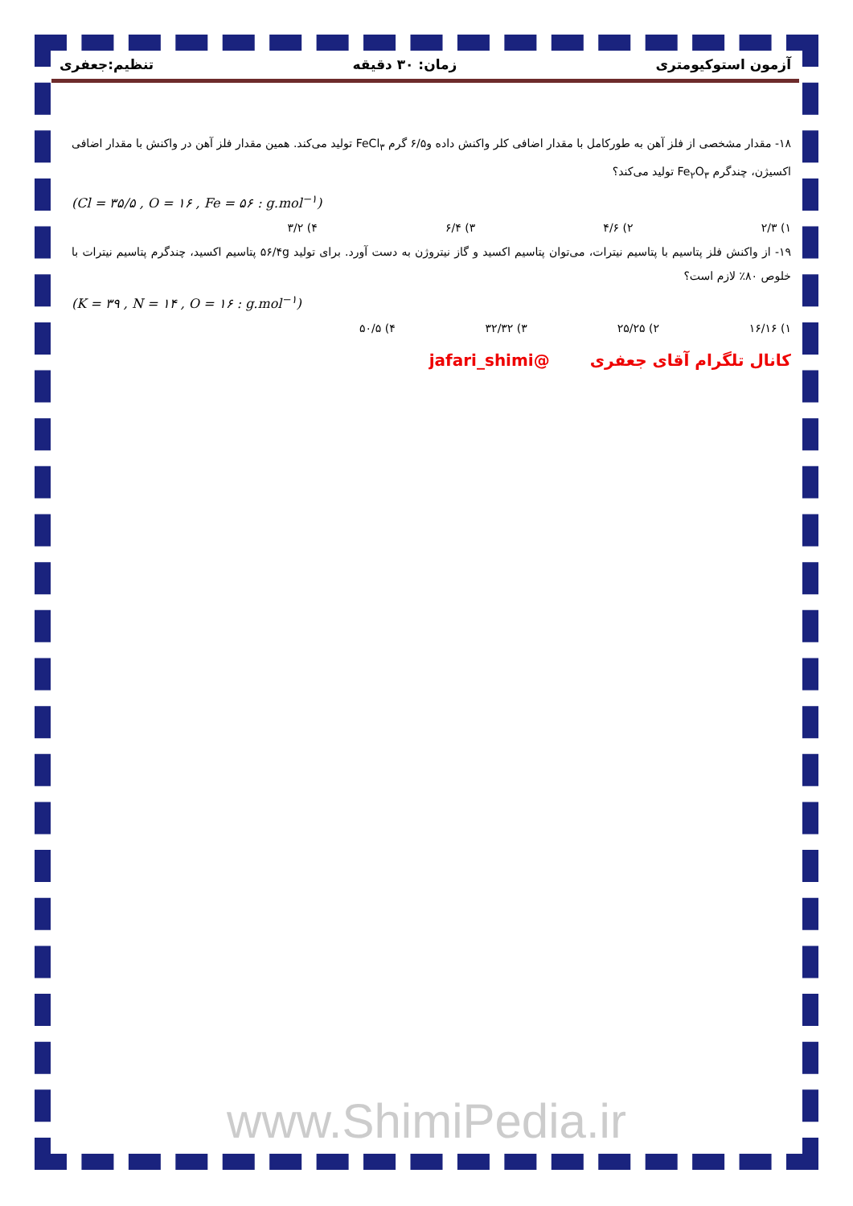آزمون استوکیومتری زمان: ۳۰ دقیقه تنظیم:جعفری
۱۸- مقدار مشخصی از فلز آهن به طورکامل با مقدار اضافی کلر واکنش داده و۶/۵ گرم FeCl<sub>۳</sub> تولید می‌کند. همین مقدار فلز آهن در واکنش با مقدار اضافی اکسیژن، چندگرم Fe<sub>۲</sub>O<sub>۳</sub> تولید می‌کند؟
(Cl = ۳۵/۵ , O = ۱۶ , Fe = ۵۶ : g.mol<sup>−۱</sup>)
۱) ۲/۳ ۲) ۴/۶ ۳) ۶/۴ ۴) ۳/۲
۱۹- از واکنش فلز پتاسیم با پتاسیم نیترات، می‌توان پتاسیم اکسید و گاز نیتروژن به دست آورد. برای تولید ۵۶/۴g پتاسیم اکسید، چندگرم پتاسیم نیترات با خلوص ۸۰٪ لازم است؟
(K = ۳۹ , N = ۱۴ , O = ۱۶ : g.mol<sup>−۱</sup>)
۱) ۱۶/۱۶ ۲) ۲۵/۲۵ ۳) ۳۲/۳۲ ۴) ۵۰/۵
کانال تلگرام آقای جعفری @jafari_shimi
www.ShimiPedia.ir